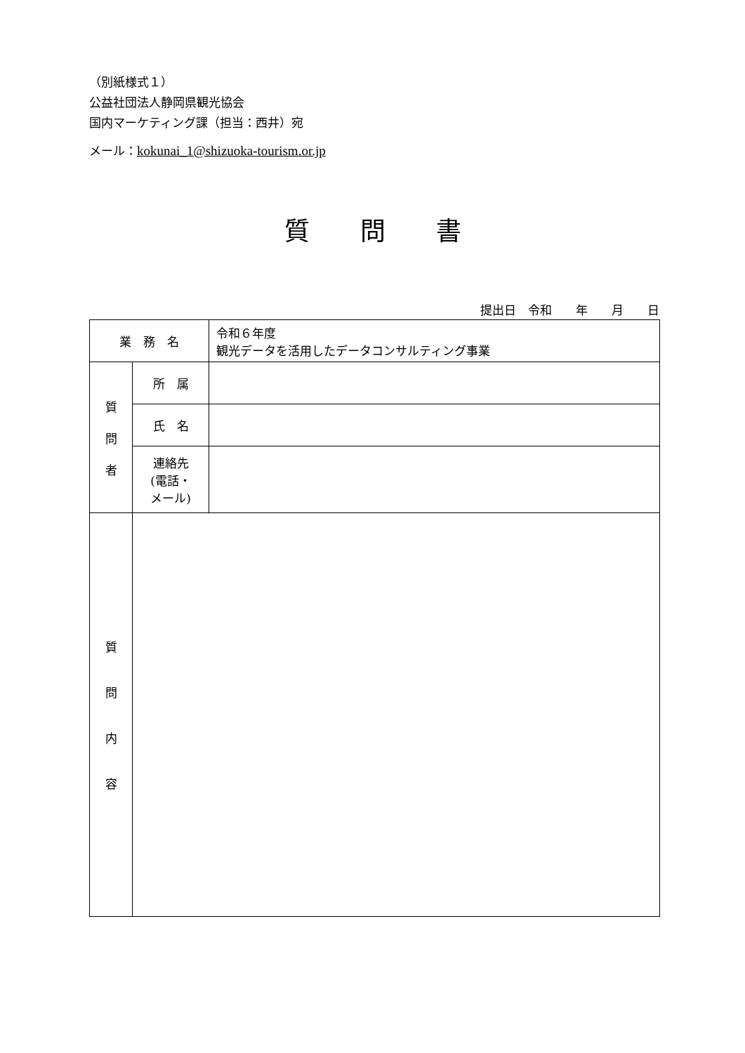（別紙様式１）
公益社団法人静岡県観光協会
国内マーケティング課（担当：西井）宛
メール：kokunai_1@shizuoka-tourism.or.jp
質　　問　　書
提出日　令和　　年　　月　　日
| 業 務 名 | | 令和６年度 観光データを活用したデータコンサルティング事業 |
| 質 問 者 | 所 属 | |
| | 氏 名 | |
| | 連絡先 (電話・ メール) | |
| 質 問 内 容 | | |